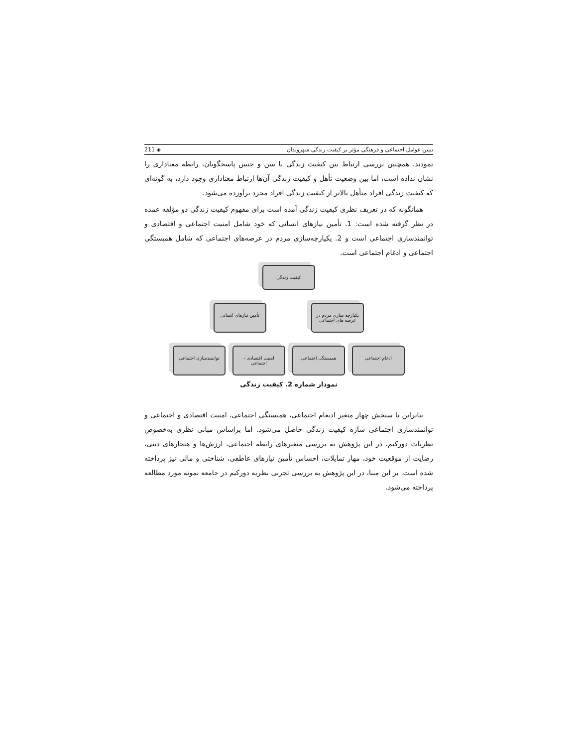تبیین عوامل اجتماعی و فرهنگی مؤثر بر کیفیت زندگی شهروندان ◈ 211
نمودند. همچنین بررسی ارتباط بین کیفیت زندگی با سن و جنس پاسخگویان، رابطه معناداری را نشان نداده است، اما بین وضعیت تأهل و کیفیت زندگی آن‌ها ارتباط معناداری وجود دارد، به گونه‌ای که کیفیت زندگی افراد متأهل بالاتر از کیفیت زندگی افراد مجرد برآورده می‌شود.
همانگونه که در تعریف نظری کیفیت زندگی آمده است برای مفهوم کیفیت زندگی دو مؤلفه عمده در نظر گرفته شده است: 1. تأمین نیازهای انسانی که خود شامل امنیت اجتماعی و اقتصادی و توانمندسازی اجتماعی است و 2. یکپارچه‌سازی مردم در عرصه‌های اجتماعی که شامل همبستگی اجتماعی و ادغام اجتماعی است.
کیفیت زندگی
یکپارچه سازی مردم در عرصه های اجتماعی تأمین نیازهای انسانی
ادغام اجتماعی همبستگی اجتماعی امنیت اقتصادی - اجتماعی توانمندسازی اجتماعی
نمودار شماره 2. کیفیت زندگی
بنابراین با سنجش چهار متغیر ادبغام اجتماعی، همبستگی اجتماعی، امنیت اقتصادی و اجتماعی و توانمندسازی اجتماعی سازه کیفیت زندگی حاصل می‌شود. اما براساس مبانی نظری به‌خصوص نظریات دورکیم، در این پژوهش به بررسی متغیرهای رابطه اجتماعی، ارزش‌ها و هنجارهای دینی، رضایت از موقعیت خود، مهار تمایلات، احساس تأمین نیازهای عاطفی، شناختی و مالی نیز پرداخته شده است. بر این مبنا، در این پژوهش به بررسی تجربی نظریه دورکیم در جامعه نمونه مورد مطالعه پرداخته می‌شود.